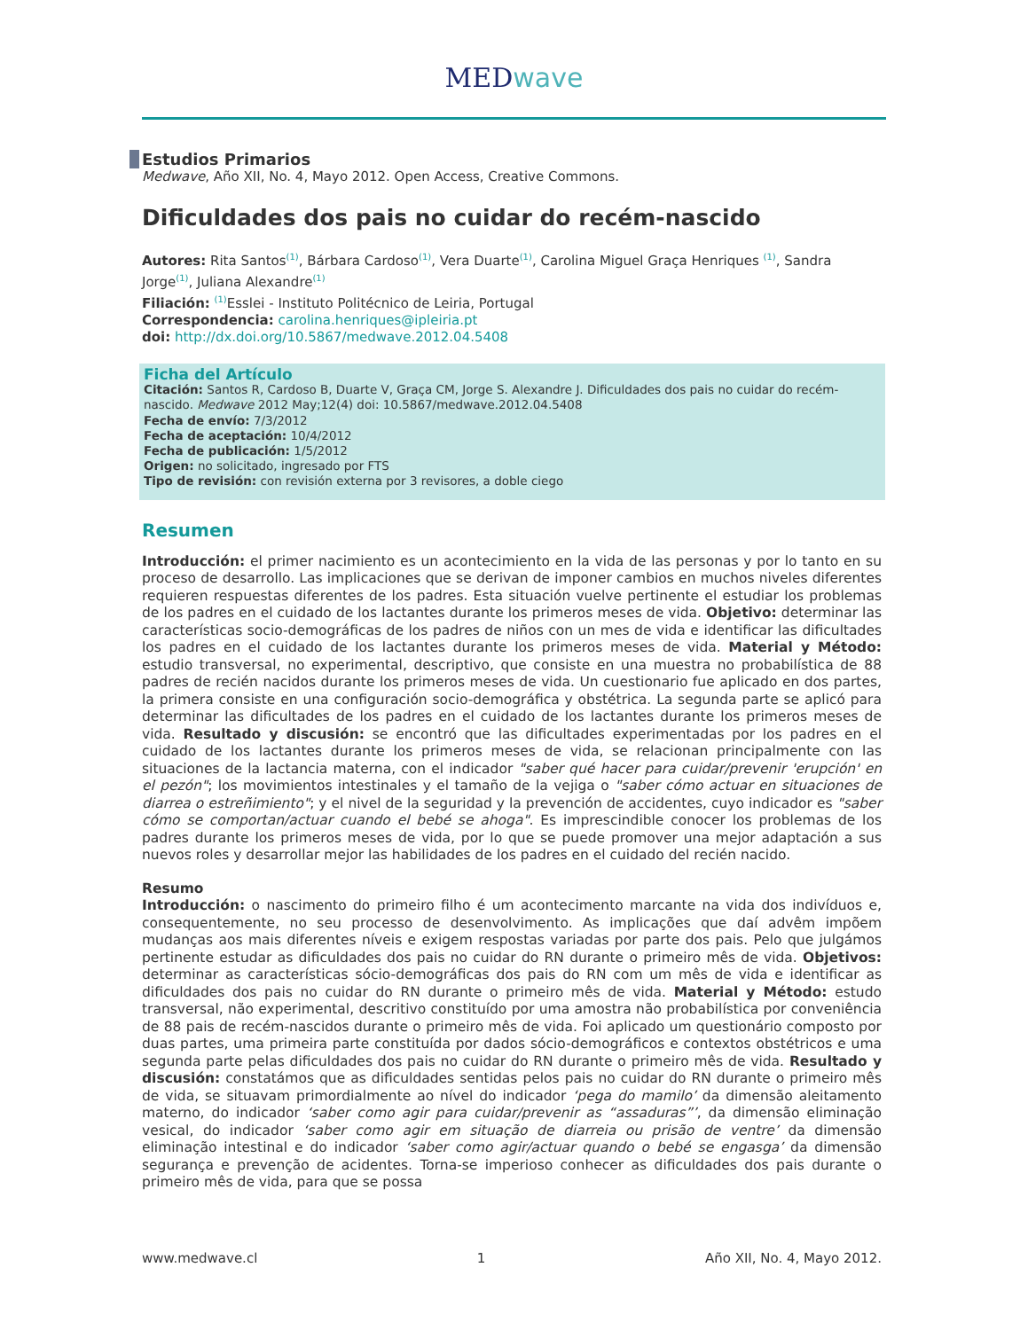MEDwave
Estudios Primarios
Medwave, Año XII, No. 4, Mayo 2012. Open Access, Creative Commons.
Dificuldades dos pais no cuidar do recém-nascido
Autores: Rita Santos<sup>(1)</sup>, Bárbara Cardoso<sup>(1)</sup>, Vera Duarte<sup>(1)</sup>, Carolina Miguel Graça Henriques <sup>(1)</sup>, Sandra Jorge<sup>(1)</sup>, Juliana Alexandre<sup>(1)</sup>
Filiación: <sup>(1)</sup>Esslei - Instituto Politécnico de Leiria, Portugal
Correspondencia: carolina.henriques@ipleiria.pt
doi: http://dx.doi.org/10.5867/medwave.2012.04.5408
Ficha del Artículo
Citación: Santos R, Cardoso B, Duarte V, Graça CM, Jorge S. Alexandre J. Dificuldades dos pais no cuidar do recém-nascido. Medwave 2012 May;12(4) doi: 10.5867/medwave.2012.04.5408
Fecha de envío: 7/3/2012
Fecha de aceptación: 10/4/2012
Fecha de publicación: 1/5/2012
Origen: no solicitado, ingresado por FTS
Tipo de revisión: con revisión externa por 3 revisores, a doble ciego
Resumen
Introducción: el primer nacimiento es un acontecimiento en la vida de las personas y por lo tanto en su proceso de desarrollo. Las implicaciones que se derivan de imponer cambios en muchos niveles diferentes requieren respuestas diferentes de los padres. Esta situación vuelve pertinente el estudiar los problemas de los padres en el cuidado de los lactantes durante los primeros meses de vida. Objetivo: determinar las características socio-demográficas de los padres de niños con un mes de vida e identificar las dificultades los padres en el cuidado de los lactantes durante los primeros meses de vida. Material y Método: estudio transversal, no experimental, descriptivo, que consiste en una muestra no probabilística de 88 padres de recién nacidos durante los primeros meses de vida. Un cuestionario fue aplicado en dos partes, la primera consiste en una configuración socio-demográfica y obstétrica. La segunda parte se aplicó para determinar las dificultades de los padres en el cuidado de los lactantes durante los primeros meses de vida. Resultado y discusión: se encontró que las dificultades experimentadas por los padres en el cuidado de los lactantes durante los primeros meses de vida, se relacionan principalmente con las situaciones de la lactancia materna, con el indicador "saber qué hacer para cuidar/prevenir 'erupción' en el pezón"; los movimientos intestinales y el tamaño de la vejiga o "saber cómo actuar en situaciones de diarrea o estreñimiento"; y el nivel de la seguridad y la prevención de accidentes, cuyo indicador es "saber cómo se comportan/actuar cuando el bebé se ahoga". Es imprescindible conocer los problemas de los padres durante los primeros meses de vida, por lo que se puede promover una mejor adaptación a sus nuevos roles y desarrollar mejor las habilidades de los padres en el cuidado del recién nacido.
Resumo
Introducción: o nascimento do primeiro filho é um acontecimento marcante na vida dos indivíduos e, consequentemente, no seu processo de desenvolvimento. As implicações que daí advêm impõem mudanças aos mais diferentes níveis e exigem respostas variadas por parte dos pais. Pelo que julgámos pertinente estudar as dificuldades dos pais no cuidar do RN durante o primeiro mês de vida. Objetivos: determinar as características sócio-demográficas dos pais do RN com um mês de vida e identificar as dificuldades dos pais no cuidar do RN durante o primeiro mês de vida. Material y Método: estudo transversal, não experimental, descritivo constituído por uma amostra não probabilística por conveniência de 88 pais de recém-nascidos durante o primeiro mês de vida. Foi aplicado um questionário composto por duas partes, uma primeira parte constituída por dados sócio-demográficos e contextos obstétricos e uma segunda parte pelas dificuldades dos pais no cuidar do RN durante o primeiro mês de vida. Resultado y discusión: constatámos que as dificuldades sentidas pelos pais no cuidar do RN durante o primeiro mês de vida, se situavam primordialmente ao nível do indicador ‘pega do mamilo’ da dimensão aleitamento materno, do indicador ‘saber como agir para cuidar/prevenir as “assaduras”’, da dimensão eliminação vesical, do indicador ‘saber como agir em situação de diarreia ou prisão de ventre’ da dimensão eliminação intestinal e do indicador ‘saber como agir/actuar quando o bebé se engasga’ da dimensão segurança e prevenção de acidentes. Torna-se imperioso conhecer as dificuldades dos pais durante o primeiro mês de vida, para que se possa
www.medwave.cl 1 Año XII, No. 4, Mayo 2012.